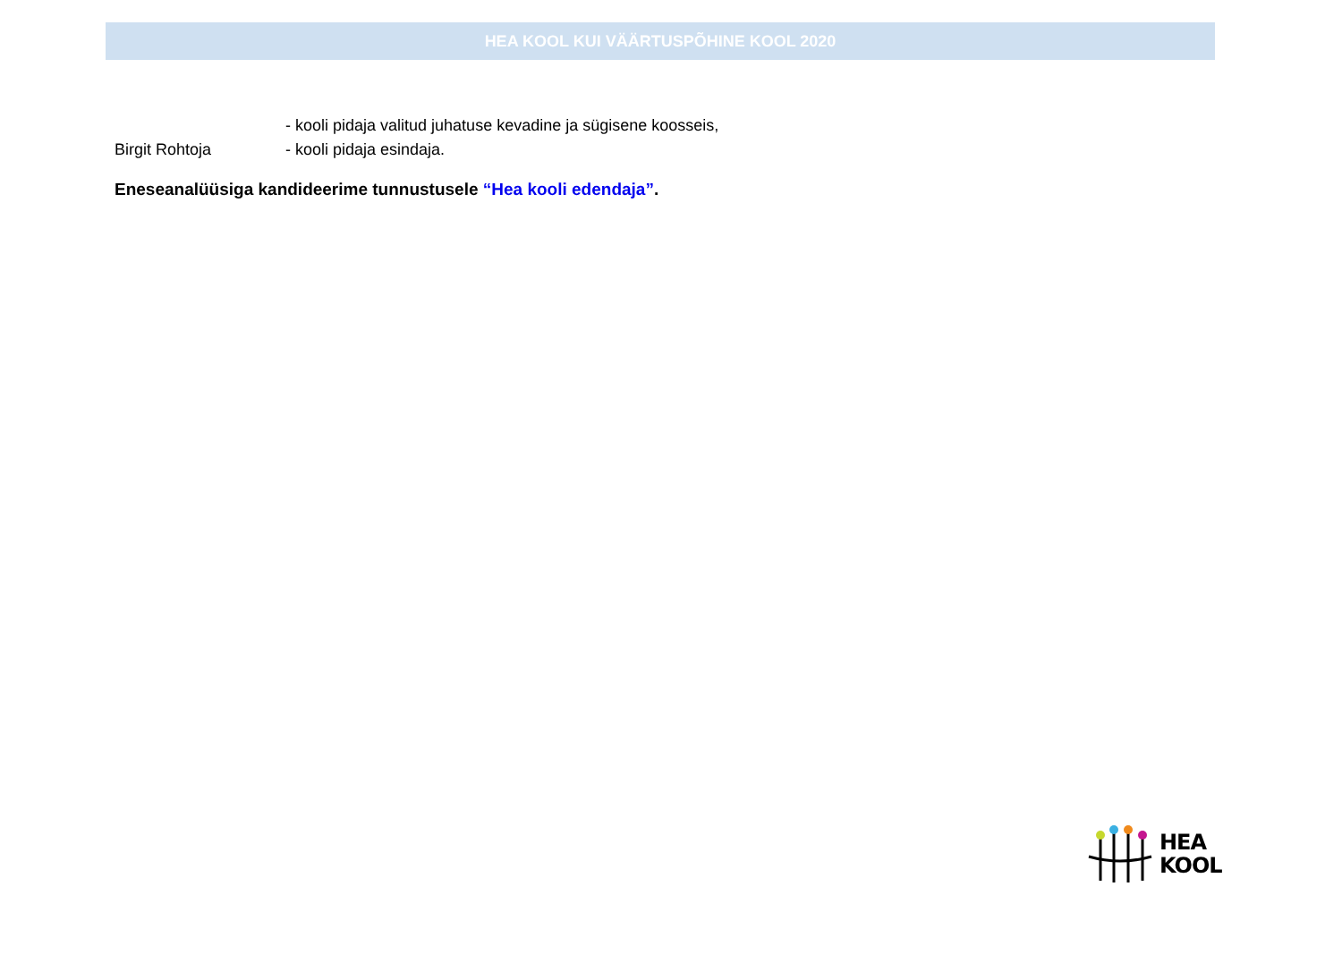HEA KOOL KUI VÄÄRTUSPÕHINE KOOL 2020
- kooli pidaja valitud juhatuse kevadine ja sügisene koosseis,
Birgit Rohtoja - kooli pidaja esindaja.
Eneseanalüüsiga kandideerime tunnustusele “Hea kooli edendaja”.
HEA
KOOL